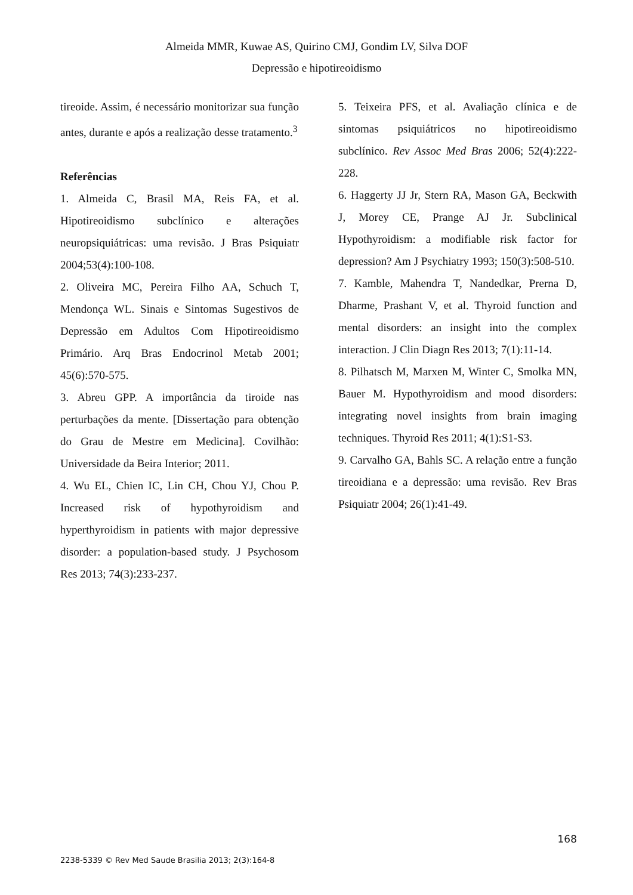Almeida MMR, Kuwae AS, Quirino CMJ, Gondim LV, Silva DOF
Depressão e hipotireoidismo
tireoide. Assim, é necessário monitorizar sua função antes, durante e após a realização desse tratamento.<sup>3</sup>
Referências
1. Almeida C, Brasil MA, Reis FA, et al. Hipotireoidismo subclínico e alterações neuropsiquiátricas: uma revisão. J Bras Psiquiatr 2004;53(4):100-108.
2. Oliveira MC, Pereira Filho AA, Schuch T, Mendonça WL. Sinais e Sintomas Sugestivos de Depressão em Adultos Com Hipotireoidismo Primário. Arq Bras Endocrinol Metab 2001; 45(6):570-575.
3. Abreu GPP. A importância da tiroide nas perturbações da mente. [Dissertação para obtenção do Grau de Mestre em Medicina]. Covilhão: Universidade da Beira Interior; 2011.
4. Wu EL, Chien IC, Lin CH, Chou YJ, Chou P. Increased risk of hypothyroidism and hyperthyroidism in patients with major depressive disorder: a population-based study. J Psychosom Res 2013; 74(3):233-237.
5. Teixeira PFS, et al. Avaliação clínica e de sintomas psiquiátricos no hipotireoidismo subclínico. Rev Assoc Med Bras 2006; 52(4):222-228.
6. Haggerty JJ Jr, Stern RA, Mason GA, Beckwith J, Morey CE, Prange AJ Jr. Subclinical Hypothyroidism: a modifiable risk factor for depression? Am J Psychiatry 1993; 150(3):508-510.
7. Kamble, Mahendra T, Nandedkar, Prerna D, Dharme, Prashant V, et al. Thyroid function and mental disorders: an insight into the complex interaction. J Clin Diagn Res 2013; 7(1):11-14.
8. Pilhatsch M, Marxen M, Winter C, Smolka MN, Bauer M. Hypothyroidism and mood disorders: integrating novel insights from brain imaging techniques. Thyroid Res 2011; 4(1):S1-S3.
9. Carvalho GA, Bahls SC. A relação entre a função tireoidiana e a depressão: uma revisão. Rev Bras Psiquiatr 2004; 26(1):41-49.
168
2238-5339 © Rev Med Saude Brasilia 2013; 2(3):164-8